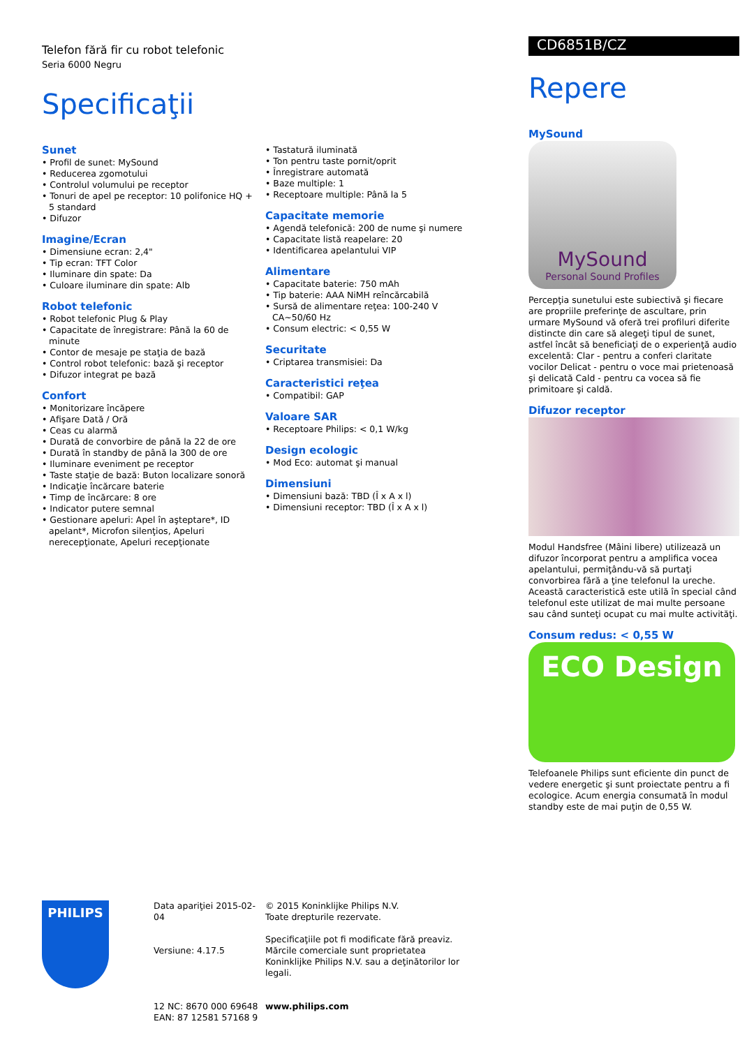Telefon fără fir cu robot telefonic
Seria 6000 Negru
Specificaţii
Sunet
• Profil de sunet: MySound
• Reducerea zgomotului
• Controlul volumului pe receptor
• Tonuri de apel pe receptor: 10 polifonice HQ + 5 standard
• Difuzor
Imagine/Ecran
• Dimensiune ecran: 2,4"
• Tip ecran: TFT Color
• Iluminare din spate: Da
• Culoare iluminare din spate: Alb
Robot telefonic
• Robot telefonic Plug & Play
• Capacitate de înregistrare: Până la 60 de minute
• Contor de mesaje pe staţia de bază
• Control robot telefonic: bază şi receptor
• Difuzor integrat pe bază
Confort
• Monitorizare încăpere
• Afişare Dată / Oră
• Ceas cu alarmă
• Durată de convorbire de până la 22 de ore
• Durată în standby de până la 300 de ore
• Iluminare eveniment pe receptor
• Taste staţie de bază: Buton localizare sonoră
• Indicaţie încărcare baterie
• Timp de încărcare: 8 ore
• Indicator putere semnal
• Gestionare apeluri: Apel în aşteptare*, ID apelant*, Microfon silenţios, Apeluri nerecepţionate, Apeluri recepţionate
• Tastatură iluminată
• Ton pentru taste pornit/oprit
• Înregistrare automată
• Baze multiple: 1
• Receptoare multiple: Până la 5
Capacitate memorie
• Agendă telefonică: 200 de nume şi numere
• Capacitate listă reapelare: 20
• Identificarea apelantului VIP
Alimentare
• Capacitate baterie: 750 mAh
• Tip baterie: AAA NiMH reîncărcabilă
• Sursă de alimentare reţea: 100-240 V CA~50/60 Hz
• Consum electric: < 0,55 W
Securitate
• Criptarea transmisiei: Da
Caracteristici reţea
• Compatibil: GAP
Valoare SAR
• Receptoare Philips: < 0,1 W/kg
Design ecologic
• Mod Eco: automat şi manual
Dimensiuni
• Dimensiuni bază: TBD (Î x A x l)
• Dimensiuni receptor: TBD (Î x A x l)
CD6851B/CZ
Repere
MySound
MySound
Personal Sound Profiles
Percepţia sunetului este subiectivă şi fiecare are propriile preferinţe de ascultare, prin urmare MySound vă oferă trei profiluri diferite distincte din care să alegeţi tipul de sunet, astfel încât să beneficiaţi de o experienţă audio excelentă: Clar - pentru a conferi claritate vocilor Delicat - pentru o voce mai prietenoasă şi delicată Cald - pentru ca vocea să fie primitoare şi caldă.
Difuzor receptor
Modul Handsfree (Mâini libere) utilizează un difuzor încorporat pentru a amplifica vocea apelantului, permiţându-vă să purtaţi convorbirea fără a ţine telefonul la ureche. Această caracteristică este utilă în special când telefonul este utilizat de mai multe persoane sau când sunteţi ocupat cu mai multe activităţi.
Consum redus: < 0,55 W
ECO Design
Telefoanele Philips sunt eficiente din punct de vedere energetic şi sunt proiectate pentru a fi ecologice. Acum energia consumată în modul standby este de mai puţin de 0,55 W.
PHILIPS
Data apariţiei 2015-02-04
Versiune: 4.17.5
12 NC: 8670 000 69648
EAN: 87 12581 57168 9
© 2015 Koninklijke Philips N.V.
Toate drepturile rezervate.
Specificaţiile pot fi modificate fără preaviz. Mărcile comerciale sunt proprietatea Koninklijke Philips N.V. sau a deţinătorilor lor legali.
www.philips.com